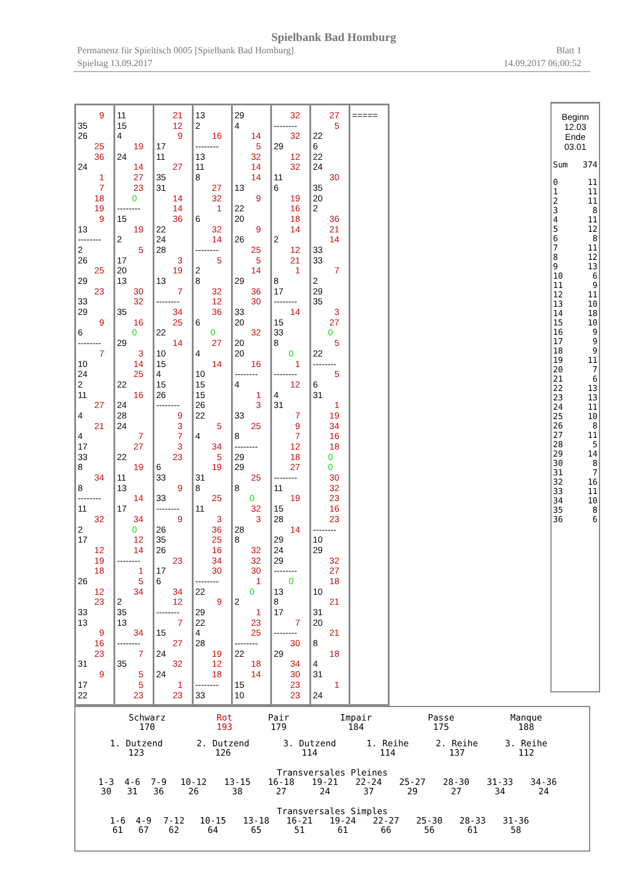Spielbank Bad Homburg
Permanenz für Spieltisch 0005 [Spielbank Bad Homburg] Blatt 1
Spieltag 13.09.2017 14.09.2017 06:00:52
9
35
26
25
36
24
1
7
18
19
9
13
--------
2
26
25
29
23
33
29
9
6
--------
7
10
24
2
11
27
4
21
4
17
33
8
34
8
--------
11
32
2
17
12
19
18
26
12
23
33
13
9
16
23
31
9
17
22
11
15
4
19
24
14
27
23
0
--------
15
19
2
5
17
20
13
30
32
35
16
0
29
3
14
25
22
16
24
28
24
7
27
22
19
11
13
14
17
34
0
12
14
--------
1
5
34
2
35
13
34
--------
7
35
5
5
23
21
12
9
17
11
27
35
31
14
14
36
22
24
28
3
19
13
7
--------
34
25
22
14
10
15
4
15
26
--------
9
3
7
3
23
6
33
9
33
--------
9
26
35
26
23
17
6
34
12
--------
7
15
27
24
32
24
1
23
13
2
16
--------
13
11
8
27
32
1
6
32
14
--------
5
2
8
32
12
36
6
0
27
4
14
10
15
15
26
22
5
4
34
5
19
31
8
25
11
3
36
25
16
34
30
--------
22
9
29
22
4
28
19
12
18
--------
33
29
4
14
5
32
14
14
13
9
22
20
9
26
25
5
14
29
36
30
33
20
32
20
20
16
--------
4
1
3
33
25
8
--------
29
29
25
8
0
32
3
28
8
32
32
30
1
0
2
1
23
25
--------
22
18
14
15
10
32
--------
32
29
12
32
11
6
19
16
18
14
2
12
21
1
8
17
--------
14
15
33
8
0
1
--------
12
4
31
7
9
7
12
18
27
--------
11
19
15
28
14
29
24
29
--------
0
13
8
17
7
--------
30
29
34
30
23
23
27
5
22
6
22
24
30
35
20
2
36
21
14
33
33
7
2
29
35
3
27
0
5
22
--------
5
6
31
1
19
34
16
18
0
0
30
32
23
16
23
--------
10
29
32
27
18
10
21
31
20
21
8
18
4
31
1
24
=====
Beginn
12.03
Ende
03.01
| Sum | 374 |
| 0 | 11 |
| 1 | 11 |
| 2 | 11 |
| 3 | 8 |
| 4 | 11 |
| 5 | 12 |
| 6 | 8 |
| 7 | 11 |
| 8 | 12 |
| 9 | 13 |
| 10 | 6 |
| 11 | 9 |
| 12 | 11 |
| 13 | 10 |
| 14 | 18 |
| 15 | 10 |
| 16 | 9 |
| 17 | 9 |
| 18 | 9 |
| 19 | 11 |
| 20 | 7 |
| 21 | 6 |
| 22 | 13 |
| 23 | 13 |
| 24 | 11 |
| 25 | 10 |
| 26 | 8 |
| 27 | 11 |
| 28 | 5 |
| 29 | 14 |
| 30 | 8 |
| 31 | 7 |
| 32 | 16 |
| 33 | 11 |
| 34 | 10 |
| 35 | 8 |
| 36 | 6 |
| Schwarz 170 | Rot 193 | Pair 179 | Impair 184 | Passe 175 | Manque 188 |
| 1. Dutzend 123 | 2. Dutzend 126 | 3. Dutzend 114 | 1. Reihe 114 | 2. Reihe 137 | 3. Reihe 112 |
Transversales Pleines
| 1-3 30 | 4-6 31 | 7-9 36 | 10-12 26 | 13-15 38 | 16-18 27 | 19-21 24 | 22-24 37 | 25-27 29 | 28-30 27 | 31-33 34 | 34-36 24 |
Transversales Simples
| 1-6 61 | 4-9 67 | 7-12 62 | 10-15 64 | 13-18 65 | 16-21 51 | 19-24 61 | 22-27 66 | 25-30 56 | 28-33 61 | 31-36 58 |